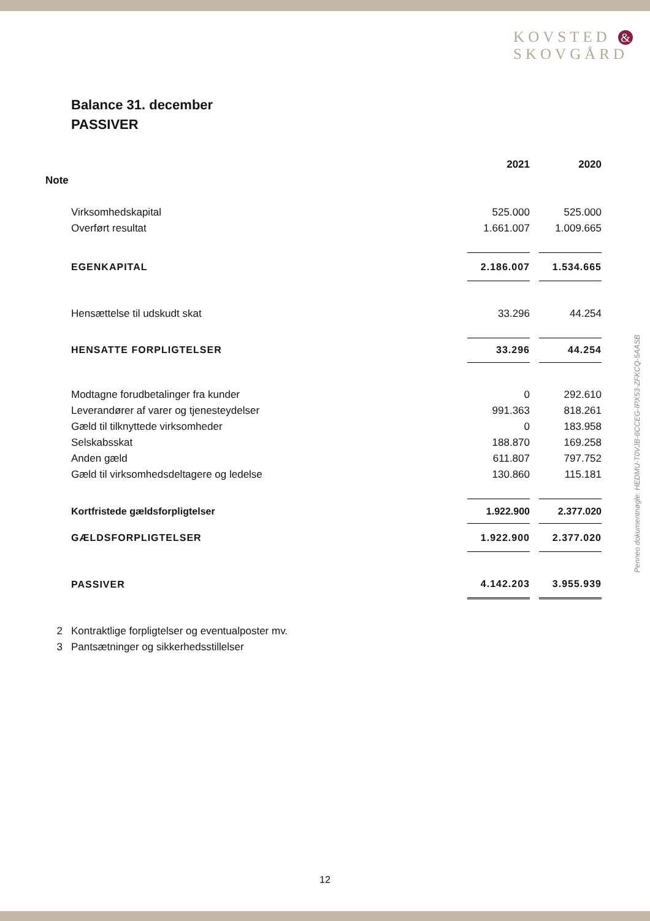KOVSTED &
SKOVGÅRD
Balance 31. december
PASSIVER
| | | 2021 | | 2020 |
| Note | | | | |
| | Virksomhedskapital | 525.000 | | 525.000 |
| | Overført resultat | 1.661.007 | | 1.009.665 |
| | EGENKAPITAL | 2.186.007 | | 1.534.665 |
| | Hensættelse til udskudt skat | 33.296 | | 44.254 |
| | HENSATTE FORPLIGTELSER | 33.296 | | 44.254 |
| | Modtagne forudbetalinger fra kunder | 0 | | 292.610 |
| | Leverandører af varer og tjenesteydelser | 991.363 | | 818.261 |
| | Gæld til tilknyttede virksomheder | 0 | | 183.958 |
| | Selskabsskat | 188.870 | | 169.258 |
| | Anden gæld | 611.807 | | 797.752 |
| | Gæld til virksomhedsdeltagere og ledelse | 130.860 | | 115.181 |
| | Kortfristede gældsforpligtelser | 1.922.900 | | 2.377.020 |
| | GÆLDSFORPLIGTELSER | 1.922.900 | | 2.377.020 |
| | PASSIVER | 4.142.203 | | 3.955.939 |
| 2 | Kontraktlige forpligtelser og eventualposter mv. | | | |
| 3 | Pantsætninger og sikkerhedsstillelser | | | |
Penneo dokumentnøgle: HEDMU-T0VJB-6CCEG-IPX53-ZFKCQ-5AASB
12